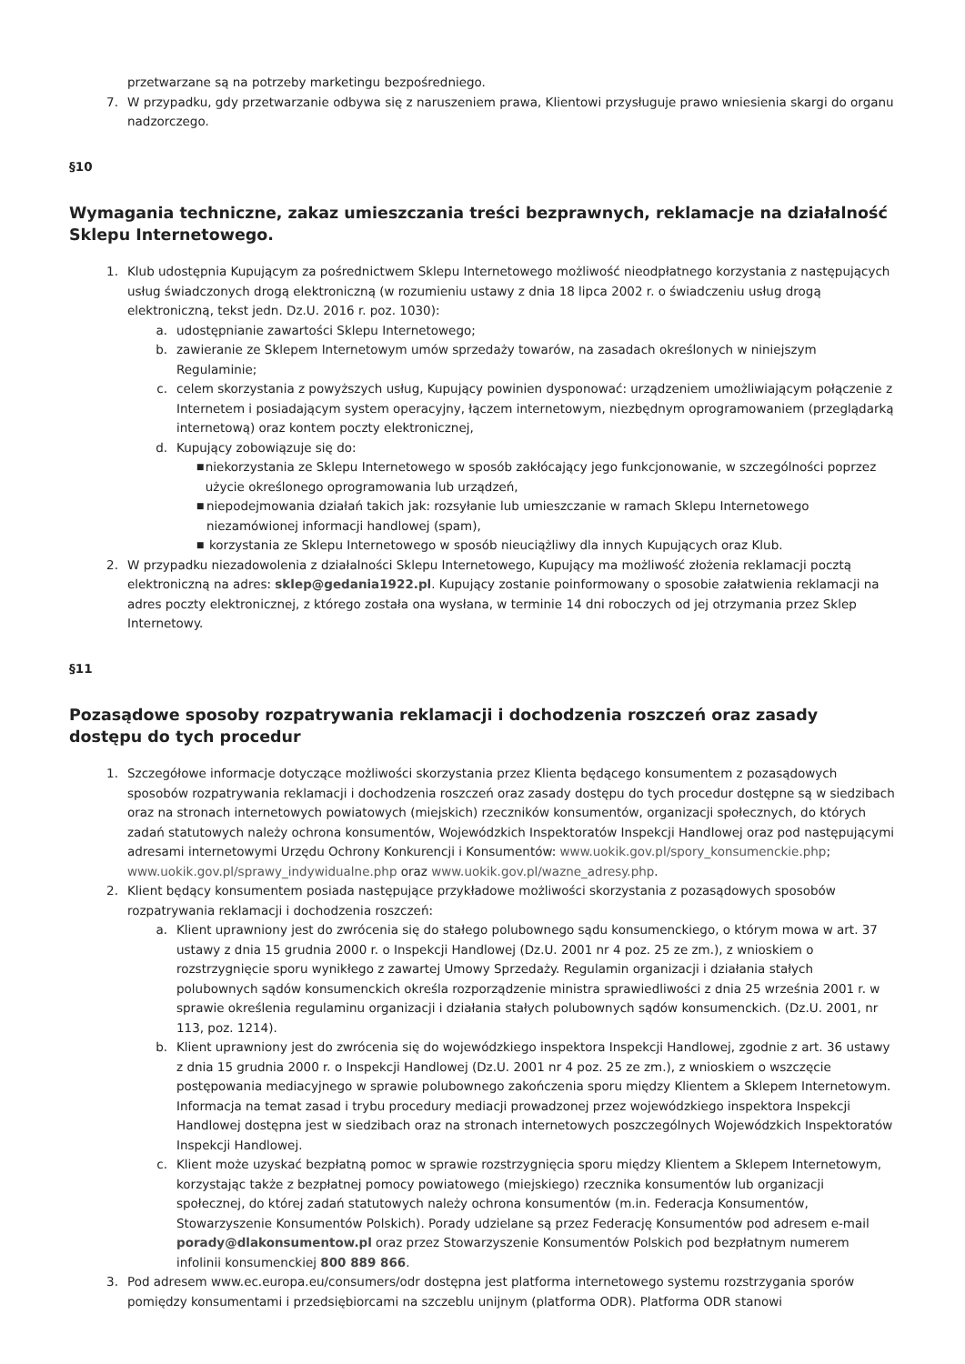przetwarzane są na potrzeby marketingu bezpośredniego.
7. W przypadku, gdy przetwarzanie odbywa się z naruszeniem prawa, Klientowi przysługuje prawo wniesienia skargi do organu nadzorczego.
§10
Wymagania techniczne, zakaz umieszczania treści bezprawnych, reklamacje na działalność Sklepu Internetowego.
1. Klub udostępnia Kupującym za pośrednictwem Sklepu Internetowego możliwość nieodpłatnego korzystania z następujących usług świadczonych drogą elektroniczną (w rozumieniu ustawy z dnia 18 lipca 2002 r. o świadczeniu usług drogą elektroniczną, tekst jedn. Dz.U. 2016 r. poz. 1030):
a. udostępnianie zawartości Sklepu Internetowego;
b. zawieranie ze Sklepem Internetowym umów sprzedaży towarów, na zasadach określonych w niniejszym Regulaminie;
c. celem skorzystania z powyższych usług, Kupujący powinien dysponować: urządzeniem umożliwiającym połączenie z Internetem i posiadającym system operacyjny, łączem internetowym, niezbędnym oprogramowaniem (przeglądarką internetową) oraz kontem poczty elektronicznej,
d. Kupujący zobowiązuje się do:
■ niekorzystania ze Sklepu Internetowego w sposób zakłócający jego funkcjonowanie, w szczególności poprzez użycie określonego oprogramowania lub urządzeń,
■ niepodejmowania działań takich jak: rozsyłanie lub umieszczanie w ramach Sklepu Internetowego niezamówionej informacji handlowej (spam),
■ korzystania ze Sklepu Internetowego w sposób nieuciążliwy dla innych Kupujących oraz Klub.
2. W przypadku niezadowolenia z działalności Sklepu Internetowego, Kupujący ma możliwość złożenia reklamacji pocztą elektroniczną na adres: sklep@gedania1922.pl. Kupujący zostanie poinformowany o sposobie załatwienia reklamacji na adres poczty elektronicznej, z którego została ona wysłana, w terminie 14 dni roboczych od jej otrzymania przez Sklep Internetowy.
§11
Pozasądowe sposoby rozpatrywania reklamacji i dochodzenia roszczeń oraz zasady dostępu do tych procedur
1. Szczegółowe informacje dotyczące możliwości skorzystania przez Klienta będącego konsumentem z pozasądowych sposobów rozpatrywania reklamacji i dochodzenia roszczeń oraz zasady dostępu do tych procedur dostępne są w siedzibach oraz na stronach internetowych powiatowych (miejskich) rzeczników konsumentów, organizacji społecznych, do których zadań statutowych należy ochrona konsumentów, Wojewódzkich Inspektoratów Inspekcji Handlowej oraz pod następującymi adresami internetowymi Urzędu Ochrony Konkurencji i Konsumentów: www.uokik.gov.pl/spory_konsumenckie.php; www.uokik.gov.pl/sprawy_indywidualne.php oraz www.uokik.gov.pl/wazne_adresy.php.
2. Klient będący konsumentem posiada następujące przykładowe możliwości skorzystania z pozasądowych sposobów rozpatrywania reklamacji i dochodzenia roszczeń:
a. Klient uprawniony jest do zwrócenia się do stałego polubownego sądu konsumenckiego, o którym mowa w art. 37 ustawy z dnia 15 grudnia 2000 r. o Inspekcji Handlowej (Dz.U. 2001 nr 4 poz. 25 ze zm.), z wnioskiem o rozstrzygnięcie sporu wynikłego z zawartej Umowy Sprzedaży. Regulamin organizacji i działania stałych polubownych sądów konsumenckich określa rozporządzenie ministra sprawiedliwości z dnia 25 września 2001 r. w sprawie określenia regulaminu organizacji i działania stałych polubownych sądów konsumenckich. (Dz.U. 2001, nr 113, poz. 1214).
b. Klient uprawniony jest do zwrócenia się do wojewódzkiego inspektora Inspekcji Handlowej, zgodnie z art. 36 ustawy z dnia 15 grudnia 2000 r. o Inspekcji Handlowej (Dz.U. 2001 nr 4 poz. 25 ze zm.), z wnioskiem o wszczęcie postępowania mediacyjnego w sprawie polubownego zakończenia sporu między Klientem a Sklepem Internetowym. Informacja na temat zasad i trybu procedury mediacji prowadzonej przez wojewódzkiego inspektora Inspekcji Handlowej dostępna jest w siedzibach oraz na stronach internetowych poszczególnych Wojewódzkich Inspektoratów Inspekcji Handlowej.
c. Klient może uzyskać bezpłatną pomoc w sprawie rozstrzygnięcia sporu między Klientem a Sklepem Internetowym, korzystając także z bezpłatnej pomocy powiatowego (miejskiego) rzecznika konsumentów lub organizacji społecznej, do której zadań statutowych należy ochrona konsumentów (m.in. Federacja Konsumentów, Stowarzyszenie Konsumentów Polskich). Porady udzielane są przez Federację Konsumentów pod adresem e-mail porady@dlakonsumentow.pl oraz przez Stowarzyszenie Konsumentów Polskich pod bezpłatnym numerem infolinii konsumenckiej 800 889 866.
3. Pod adresem www.ec.europa.eu/consumers/odr dostępna jest platforma internetowego systemu rozstrzygania sporów pomiędzy konsumentami i przedsiębiorcami na szczeblu unijnym (platforma ODR). Platforma ODR stanowi